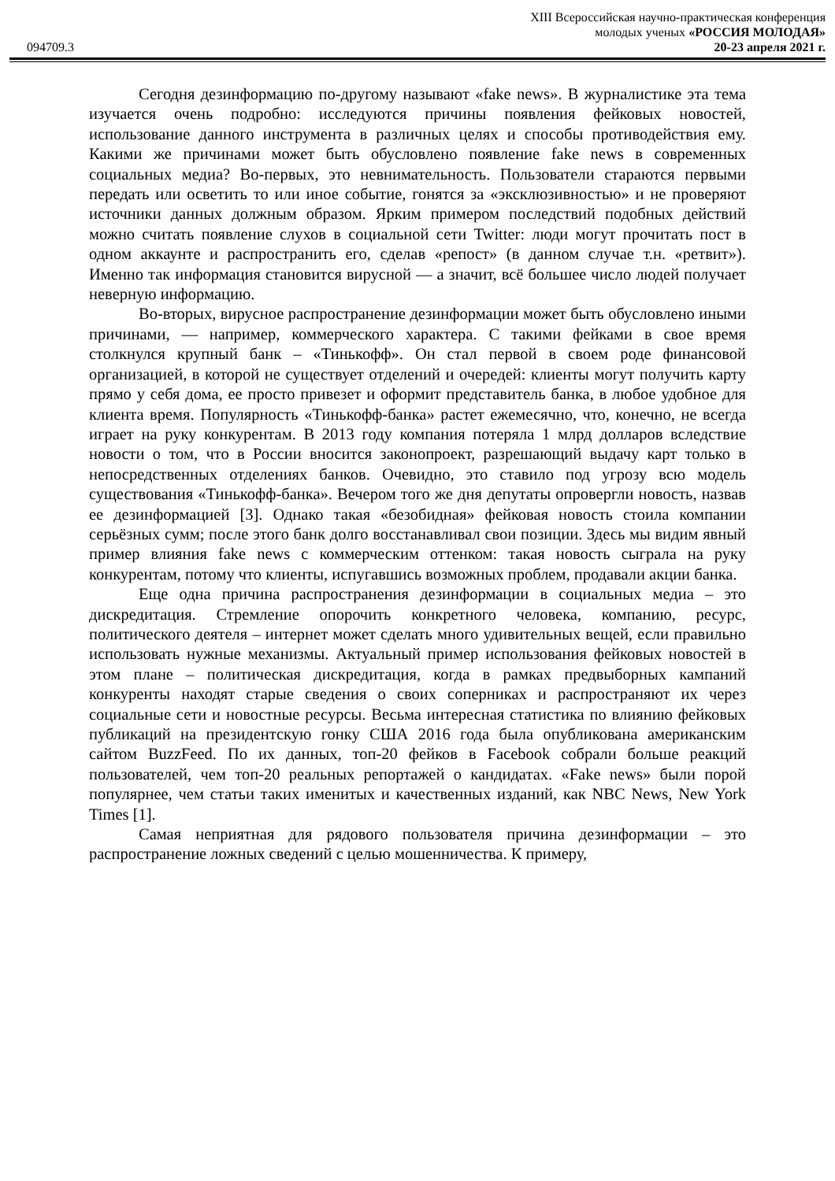094709.3
XIII Всероссийская научно-практическая конференция
молодых ученых «РОССИЯ МОЛОДАЯ»
20-23 апреля 2021 г.
Сегодня дезинформацию по-другому называют «fake news». В журналистике эта тема изучается очень подробно: исследуются причины появления фейковых новостей, использование данного инструмента в различных целях и способы противодействия ему. Какими же причинами может быть обусловлено появление fake news в современных социальных медиа? Во-первых, это невнимательность. Пользователи стараются первыми передать или осветить то или иное событие, гонятся за «эксклюзивностью» и не проверяют источники данных должным образом. Ярким примером последствий подобных действий можно считать появление слухов в социальной сети Twitter: люди могут прочитать пост в одном аккаунте и распространить его, сделав «репост» (в данном случае т.н. «ретвит»). Именно так информация становится вирусной — а значит, всё большее число людей получает неверную информацию.
Во-вторых, вирусное распространение дезинформации может быть обусловлено иными причинами, — например, коммерческого характера. С такими фейками в свое время столкнулся крупный банк – «Тинькофф». Он стал первой в своем роде финансовой организацией, в которой не существует отделений и очередей: клиенты могут получить карту прямо у себя дома, ее просто привезет и оформит представитель банка, в любое удобное для клиента время. Популярность «Тинькофф-банка» растет ежемесячно, что, конечно, не всегда играет на руку конкурентам. В 2013 году компания потеряла 1 млрд долларов вследствие новости о том, что в России вносится законопроект, разрешающий выдачу карт только в непосредственных отделениях банков. Очевидно, это ставило под угрозу всю модель существования «Тинькофф-банка». Вечером того же дня депутаты опровергли новость, назвав ее дезинформацией [3]. Однако такая «безобидная» фейковая новость стоила компании серьёзных сумм; после этого банк долго восстанавливал свои позиции. Здесь мы видим явный пример влияния fake news с коммерческим оттенком: такая новость сыграла на руку конкурентам, потому что клиенты, испугавшись возможных проблем, продавали акции банка.
Еще одна причина распространения дезинформации в социальных медиа – это дискредитация. Стремление опорочить конкретного человека, компанию, ресурс, политического деятеля – интернет может сделать много удивительных вещей, если правильно использовать нужные механизмы. Актуальный пример использования фейковых новостей в этом плане – политическая дискредитация, когда в рамках предвыборных кампаний конкуренты находят старые сведения о своих соперниках и распространяют их через социальные сети и новостные ресурсы. Весьма интересная статистика по влиянию фейковых публикаций на президентскую гонку США 2016 года была опубликована американским сайтом BuzzFeed. По их данных, топ-20 фейков в Facebook собрали больше реакций пользователей, чем топ-20 реальных репортажей о кандидатах. «Fake news» были порой популярнее, чем статьи таких именитых и качественных изданий, как NBC News, New York Times [1].
Самая неприятная для рядового пользователя причина дезинформации – это распространение ложных сведений с целью мошенничества. К примеру,